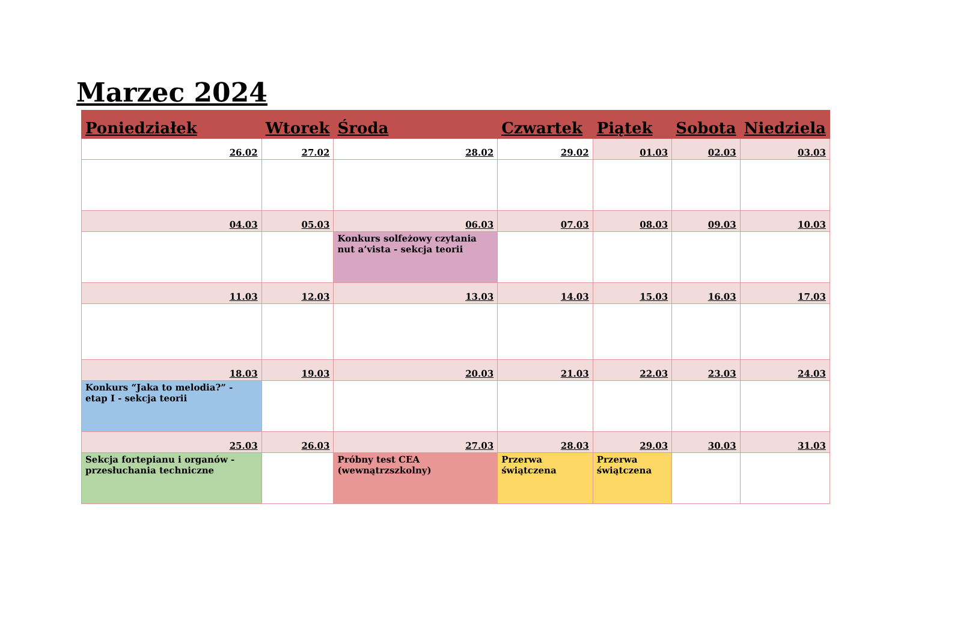Marzec 2024
| Poniedziałek | Wtorek | Środa | Czwartek | Piątek | Sobota | Niedziela |
| --- | --- | --- | --- | --- | --- | --- |
| 26.02 | 27.02 | 28.02 | 29.02 | 01.03 | 02.03 | 03.03 |
| 04.03 | 05.03 | 06.03 | 07.03 | 08.03 | 09.03 | 10.03 |
| | | Konkurs solfeżowy czytania nut a’vista - sekcja teorii | | | | |
| 11.03 | 12.03 | 13.03 | 14.03 | 15.03 | 16.03 | 17.03 |
| 18.03 | 19.03 | 20.03 | 21.03 | 22.03 | 23.03 | 24.03 |
| Konkurs “Jaka to melodia?” - etap I - sekcja teorii | | | | | | |
| 25.03 | 26.03 | 27.03 | 28.03 | 29.03 | 30.03 | 31.03 |
| Sekcja fortepianu i organów - przesłuchania techniczne | | Próbny test CEA (wewnątrzszkolny) | Przerwa świątczena | Przerwa świątczena | | |